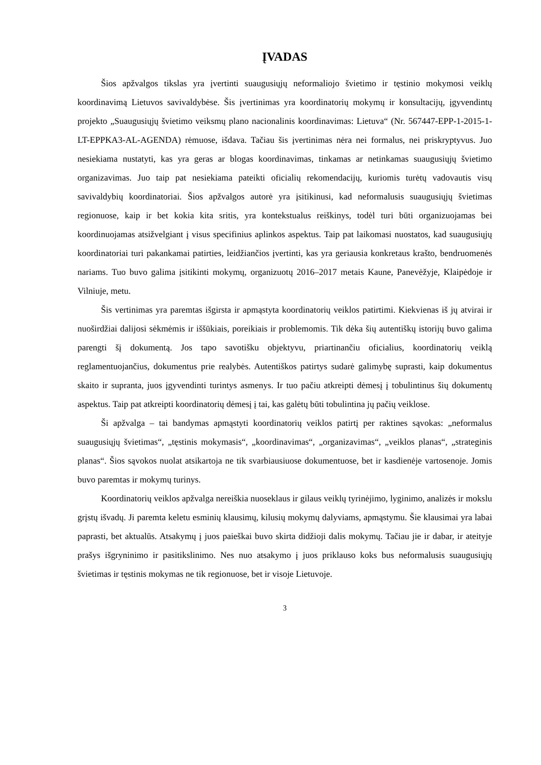ĮVADAS
Šios apžvalgos tikslas yra įvertinti suaugusiųjų neformaliojo švietimo ir tęstinio mokymosi veiklų koordinavimą Lietuvos savivaldybėse. Šis įvertinimas yra koordinatorių mokymų ir konsultacijų, įgyvendintų projekto „Suaugusiųjų švietimo veiksmų plano nacionalinis koordinavimas: Lietuva“ (Nr. 567447-EPP-1-2015-1-LT-EPPKA3-AL-AGENDA) rėmuose, išdava. Tačiau šis įvertinimas nėra nei formalus, nei priskryptyvus. Juo nesiekiama nustatyti, kas yra geras ar blogas koordinavimas, tinkamas ar netinkamas suaugusiųjų švietimo organizavimas. Juo taip pat nesiekiama pateikti oficialių rekomendacijų, kuriomis turėtų vadovautis visų savivaldybių koordinatoriai. Šios apžvalgos autorė yra įsitikinusi, kad neformalusis suaugusiųjų švietimas regionuose, kaip ir bet kokia kita sritis, yra kontekstualus reiškinys, todėl turi būti organizuojamas bei koordinuojamas atsižvelgiant į visus specifinius aplinkos aspektus. Taip pat laikomasi nuostatos, kad suaugusiųjų koordinatoriai turi pakankamai patirties, leidžiančios įvertinti, kas yra geriausia konkretaus krašto, bendruomenės nariams. Tuo buvo galima įsitikinti mokymų, organizuotų 2016–2017 metais Kaune, Panevėžyje, Klaipėdoje ir Vilniuje, metu.
Šis vertinimas yra paremtas išgirsta ir apmąstyta koordinatorių veiklos patirtimi. Kiekvienas iš jų atvirai ir nuoširdžiai dalijosi sėkmėmis ir iššūkiais, poreikiais ir problemomis. Tik dėka šių autentiškų istorijų buvo galima parengti šį dokumentą. Jos tapo savotišku objektyvu, priartinančiu oficialius, koordinatorių veiklą reglamentuojančius, dokumentus prie realybės. Autentiškos patirtys sudarė galimybę suprasti, kaip dokumentus skaito ir supranta, juos įgyvendinti turintys asmenys. Ir tuo pačiu atkreipti dėmesį į tobulintinus šių dokumentų aspektus. Taip pat atkreipti koordinatorių dėmesį į tai, kas galėtų būti tobulintina jų pačių veiklose.
Ši apžvalga – tai bandymas apmąstyti koordinatorių veiklos patirtį per raktines sąvokas: „neformalus suaugusiųjų švietimas“, „tęstinis mokymasis“, „koordinavimas“, „organizavimas“, „veiklos planas“, „strateginis planas“. Šios sąvokos nuolat atsikartoja ne tik svarbiausiuose dokumentuose, bet ir kasdienėje vartosenoje. Jomis buvo paremtas ir mokymų turinys.
Koordinatorių veiklos apžvalga nereiškia nuoseklaus ir gilaus veiklų tyrinėjimo, lyginimo, analizės ir mokslu grįstų išvadų. Ji paremta keletu esminių klausimų, kilusių mokymų dalyviams, apmąstymu. Šie klausimai yra labai paprasti, bet aktualūs. Atsakymų į juos paieškai buvo skirta didžioji dalis mokymų. Tačiau jie ir dabar, ir ateityje prašys išgryninimo ir pasitikslinimo. Nes nuo atsakymo į juos priklauso koks bus neformalusis suaugusiųjų švietimas ir tęstinis mokymas ne tik regionuose, bet ir visoje Lietuvoje.
3